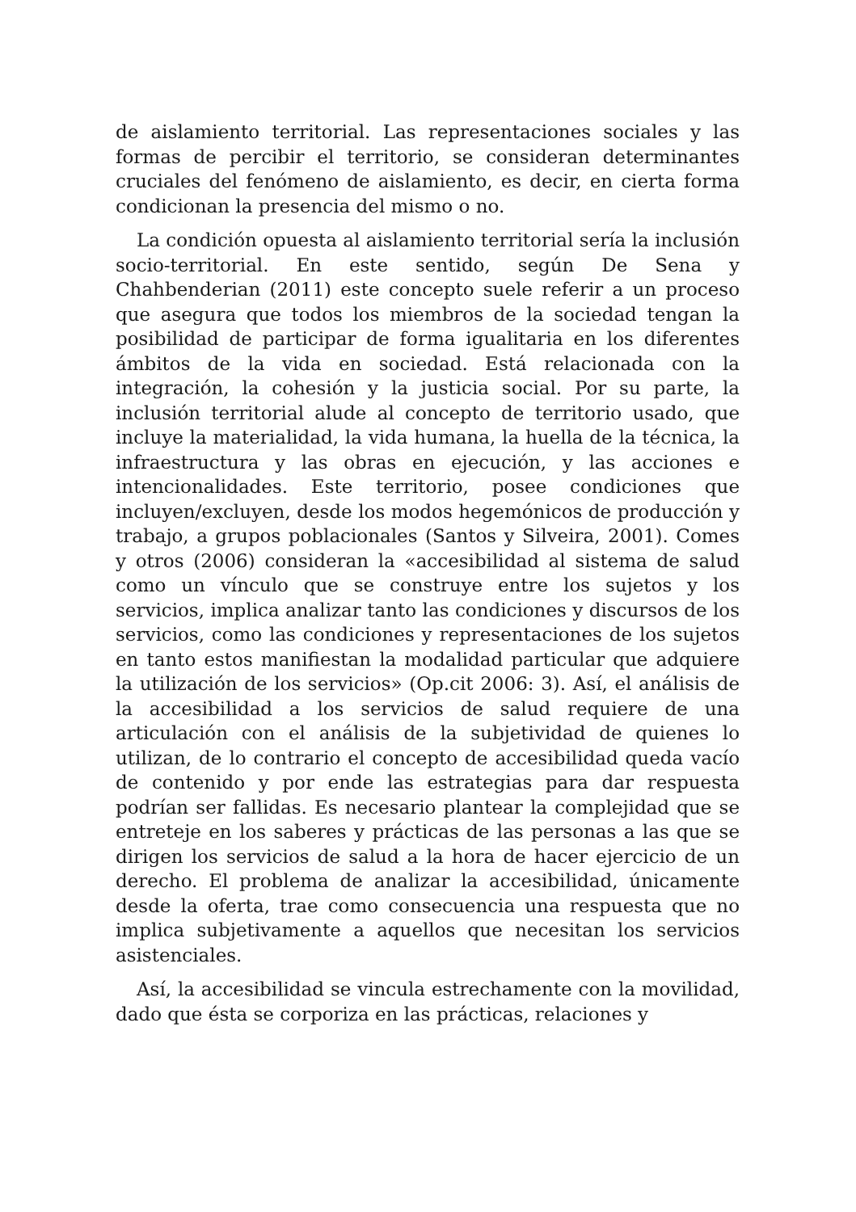de aislamiento territorial. Las representaciones sociales y las formas de percibir el territorio, se consideran determinantes cruciales del fenómeno de aislamiento, es decir, en cierta forma condicionan la presencia del mismo o no.
La condición opuesta al aislamiento territorial sería la inclusión socio-territorial. En este sentido, según De Sena y Chahbenderian (2011) este concepto suele referir a un proceso que asegura que todos los miembros de la sociedad tengan la posibilidad de participar de forma igualitaria en los diferentes ámbitos de la vida en sociedad. Está relacionada con la integración, la cohesión y la justicia social. Por su parte, la inclusión territorial alude al concepto de territorio usado, que incluye la materialidad, la vida humana, la huella de la técnica, la infraestructura y las obras en ejecución, y las acciones e intencionalidades. Este territorio, posee condiciones que incluyen/excluyen, desde los modos hegemónicos de producción y trabajo, a grupos poblacionales (Santos y Silveira, 2001). Comes y otros (2006) consideran la «accesibilidad al sistema de salud como un vínculo que se construye entre los sujetos y los servicios, implica analizar tanto las condiciones y discursos de los servicios, como las condiciones y representaciones de los sujetos en tanto estos manifiestan la modalidad particular que adquiere la utilización de los servicios» (Op.cit 2006: 3). Así, el análisis de la accesibilidad a los servicios de salud requiere de una articulación con el análisis de la subjetividad de quienes lo utilizan, de lo contrario el concepto de accesibilidad queda vacío de contenido y por ende las estrategias para dar respuesta podrían ser fallidas. Es necesario plantear la complejidad que se entreteje en los saberes y prácticas de las personas a las que se dirigen los servicios de salud a la hora de hacer ejercicio de un derecho. El problema de analizar la accesibilidad, únicamente desde la oferta, trae como consecuencia una respuesta que no implica subjetivamente a aquellos que necesitan los servicios asistenciales.
Así, la accesibilidad se vincula estrechamente con la movilidad, dado que ésta se corporiza en las prácticas, relaciones y